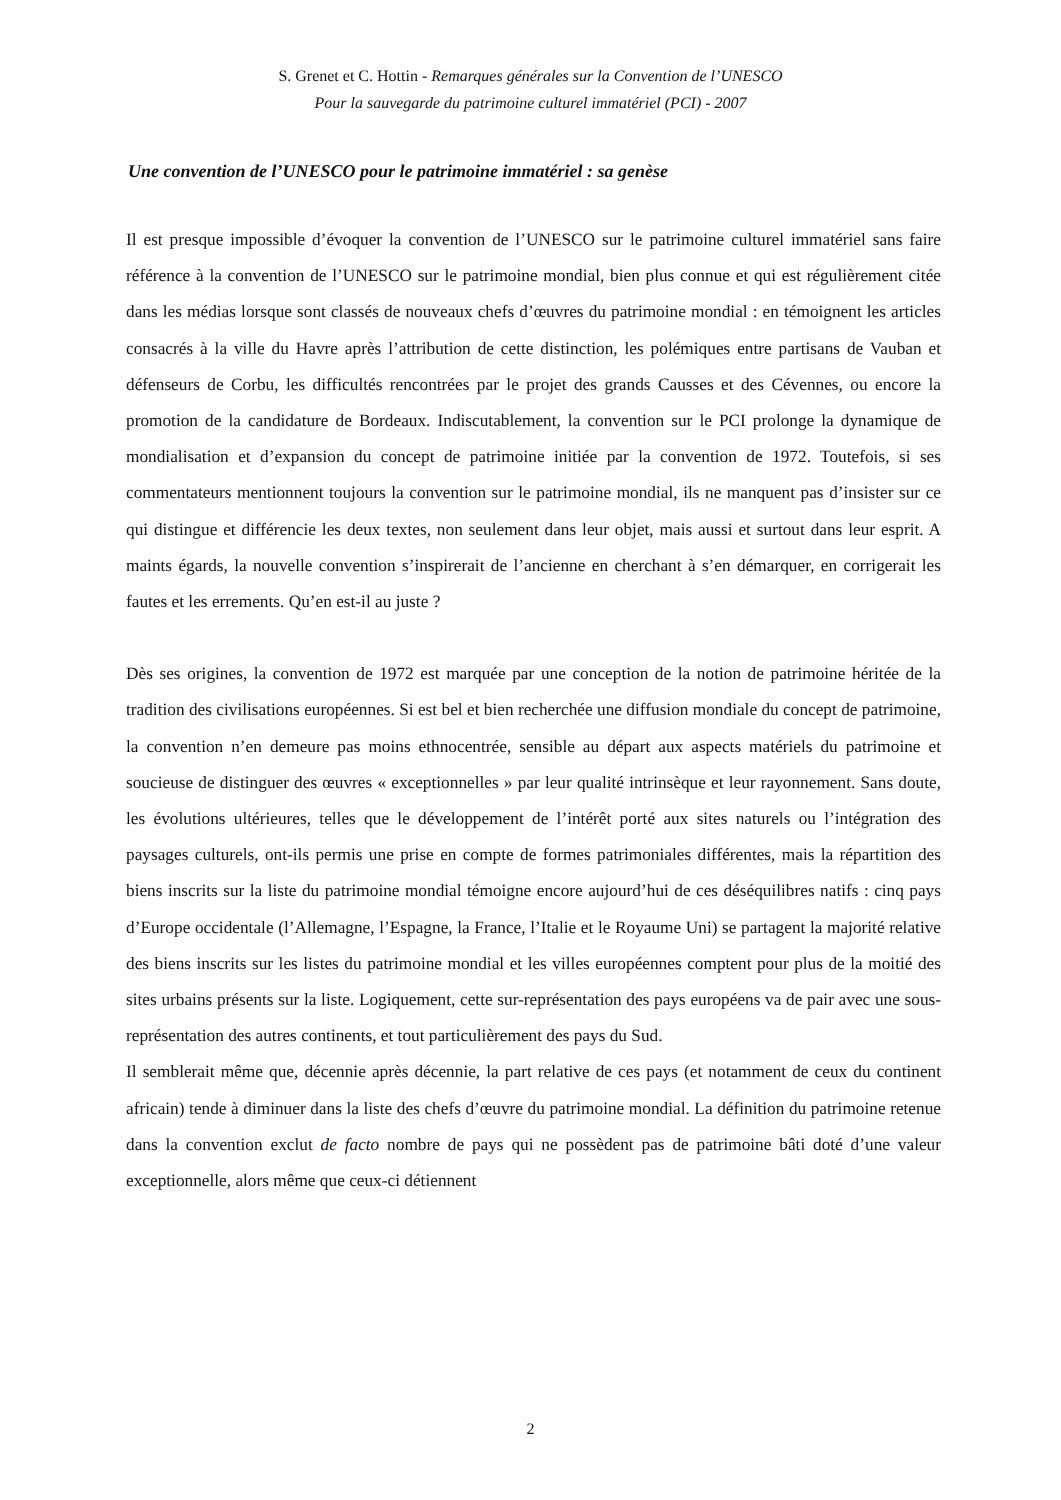S. Grenet et C. Hottin - Remarques générales sur la Convention de l’UNESCO
Pour la sauvegarde du patrimoine culturel immatériel (PCI) - 2007
Une convention de l’UNESCO pour le patrimoine immatériel : sa genèse
Il est presque impossible d’évoquer la convention de l’UNESCO sur le patrimoine culturel immatériel sans faire référence à la convention de l’UNESCO sur le patrimoine mondial, bien plus connue et qui est régulièrement citée dans les médias lorsque sont classés de nouveaux chefs d’œuvres du patrimoine mondial : en témoignent les articles consacrés à la ville du Havre après l’attribution de cette distinction, les polémiques entre partisans de Vauban et défenseurs de Corbu, les difficultés rencontrées par le projet des grands Causses et des Cévennes, ou encore la promotion de la candidature de Bordeaux. Indiscutablement, la convention sur le PCI prolonge la dynamique de mondialisation et d’expansion du concept de patrimoine initiée par la convention de 1972. Toutefois, si ses commentateurs mentionnent toujours la convention sur le patrimoine mondial, ils ne manquent pas d’insister sur ce qui distingue et différencie les deux textes, non seulement dans leur objet, mais aussi et surtout dans leur esprit. A maints égards, la nouvelle convention s’inspirerait de l’ancienne en cherchant à s’en démarquer, en corrigerait les fautes et les errements. Qu’en est-il au juste ?
Dès ses origines, la convention de 1972 est marquée par une conception de la notion de patrimoine héritée de la tradition des civilisations européennes. Si est bel et bien recherchée une diffusion mondiale du concept de patrimoine, la convention n’en demeure pas moins ethnocentrée, sensible au départ aux aspects matériels du patrimoine et soucieuse de distinguer des œuvres « exceptionnelles » par leur qualité intrinsèque et leur rayonnement. Sans doute, les évolutions ultérieures, telles que le développement de l’intérêt porté aux sites naturels ou l’intégration des paysages culturels, ont-ils permis une prise en compte de formes patrimoniales différentes, mais la répartition des biens inscrits sur la liste du patrimoine mondial témoigne encore aujourd’hui de ces déséquilibres natifs : cinq pays d’Europe occidentale (l’Allemagne, l’Espagne, la France, l’Italie et le Royaume Uni) se partagent la majorité relative des biens inscrits sur les listes du patrimoine mondial et les villes européennes comptent pour plus de la moitié des sites urbains présents sur la liste. Logiquement, cette sur-représentation des pays européens va de pair avec une sous-représentation des autres continents, et tout particulièrement des pays du Sud.
Il semblerait même que, décennie après décennie, la part relative de ces pays (et notamment de ceux du continent africain) tende à diminuer dans la liste des chefs d’œuvre du patrimoine mondial. La définition du patrimoine retenue dans la convention exclut de facto nombre de pays qui ne possèdent pas de patrimoine bâti doté d’une valeur exceptionnelle, alors même que ceux-ci détiennent
2